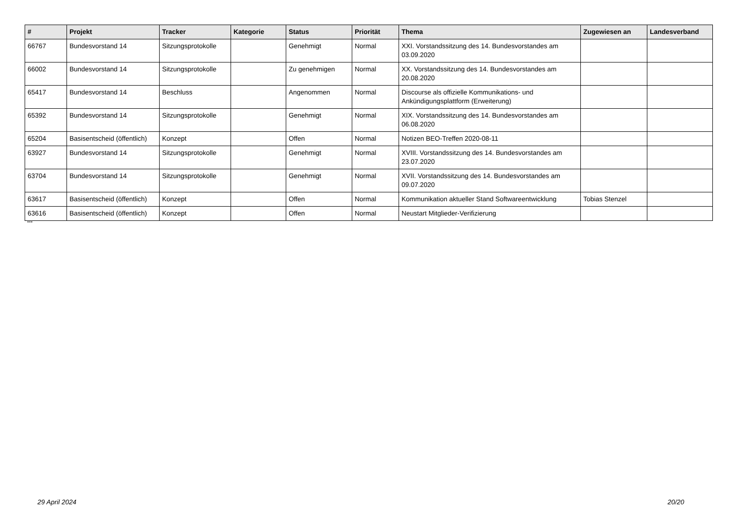| # | Projekt | Tracker | Kategorie | Status | Priorität | Thema | Zugewiesen an | Landesverband |
| --- | --- | --- | --- | --- | --- | --- | --- | --- |
| 66767 | Bundesvorstand 14 | Sitzungsprotokolle | | Genehmigt | Normal | XXI. Vorstandssitzung des 14. Bundesvorstandes am 03.09.2020 | | |
| 66002 | Bundesvorstand 14 | Sitzungsprotokolle | | Zu genehmigen | Normal | XX. Vorstandssitzung des 14. Bundesvorstandes am 20.08.2020 | | |
| 65417 | Bundesvorstand 14 | Beschluss | | Angenommen | Normal | Discourse als offizielle Kommunikations- und Ankündigungsplattform (Erweiterung) | | |
| 65392 | Bundesvorstand 14 | Sitzungsprotokolle | | Genehmigt | Normal | XIX. Vorstandssitzung des 14. Bundesvorstandes am 06.08.2020 | | |
| 65204 | Basisentscheid (öffentlich) | Konzept | | Offen | Normal | Notizen BEO-Treffen 2020-08-11 | | |
| 63927 | Bundesvorstand 14 | Sitzungsprotokolle | | Genehmigt | Normal | XVIII. Vorstandssitzung des 14. Bundesvorstandes am 23.07.2020 | | |
| 63704 | Bundesvorstand 14 | Sitzungsprotokolle | | Genehmigt | Normal | XVII. Vorstandssitzung des 14. Bundesvorstandes am 09.07.2020 | | |
| 63617 | Basisentscheid (öffentlich) | Konzept | | Offen | Normal | Kommunikation aktueller Stand Softwareentwicklung | Tobias Stenzel | |
| 63616 | Basisentscheid (öffentlich) | Konzept | | Offen | Normal | Neustart Mitglieder-Verifizierung | | |
...
29 April 2024 20/20